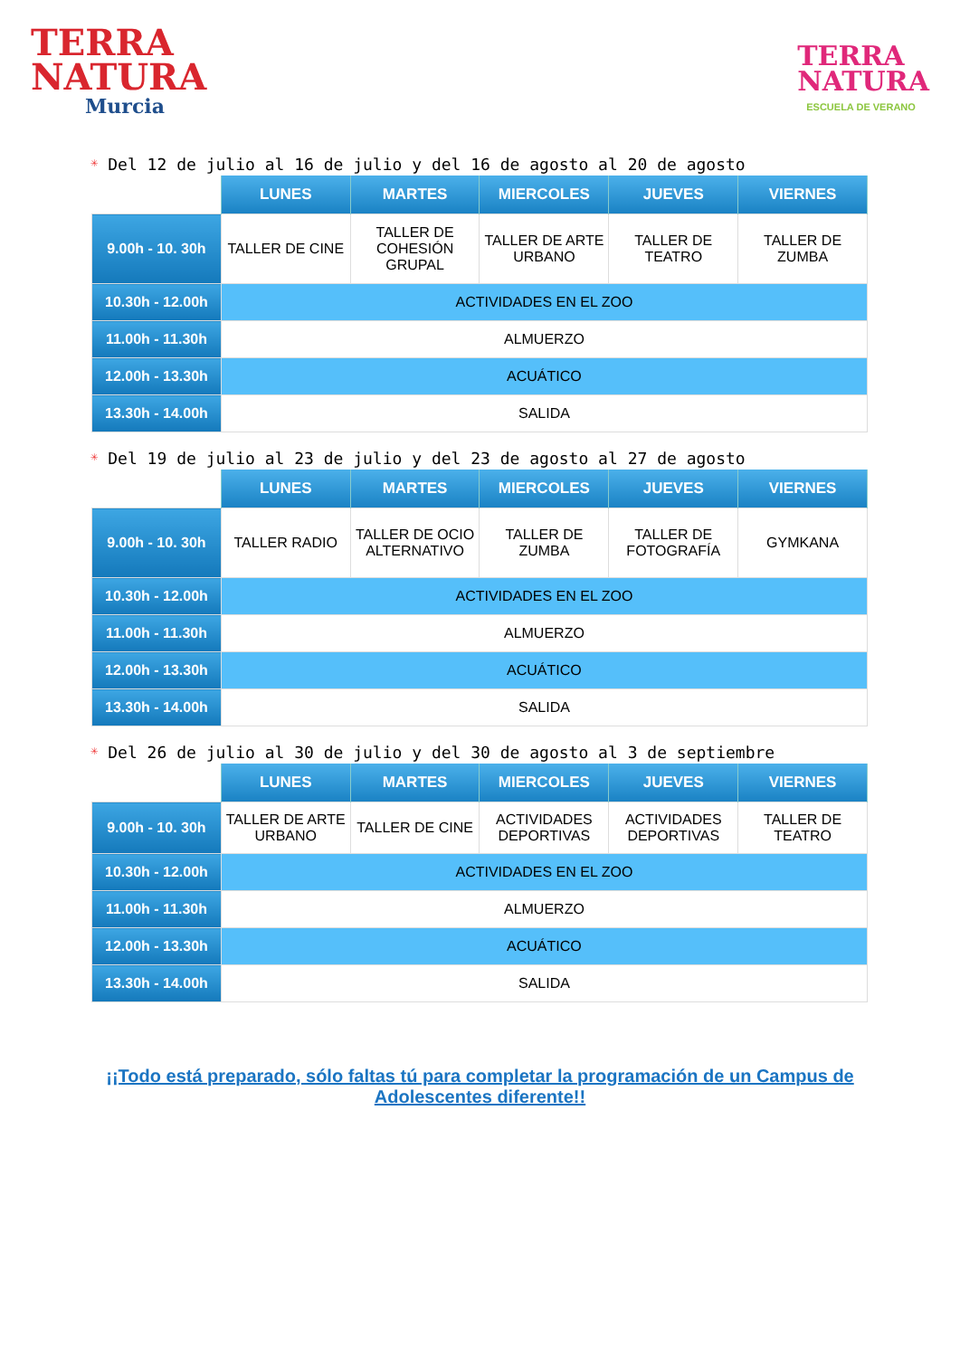TERRA
NATURA
Murcia
TERRA
NATURA
ESCUELA DE VERANO
✳ Del 12 de julio al 16 de julio y del 16 de agosto al 20 de agosto
| | LUNES | MARTES | MIERCOLES | JUEVES | VIERNES |
| --- | --- | --- | --- | --- | --- |
| 9.00h - 10. 30h | TALLER DE CINE | TALLER DE COHESIÓN GRUPAL | TALLER DE ARTE URBANO | TALLER DE TEATRO | TALLER DE ZUMBA |
| 10.30h - 12.00h | ACTIVIDADES EN EL ZOO | | | | |
| 11.00h - 11.30h | ALMUERZO | | | | |
| 12.00h - 13.30h | ACUÁTICO | | | | |
| 13.30h - 14.00h | SALIDA | | | | |
✳ Del 19 de julio al 23 de julio y del 23 de agosto al 27 de agosto
| | LUNES | MARTES | MIERCOLES | JUEVES | VIERNES |
| --- | --- | --- | --- | --- | --- |
| 9.00h - 10. 30h | TALLER RADIO | TALLER DE OCIO ALTERNATIVO | TALLER DE ZUMBA | TALLER DE FOTOGRAFÍA | GYMKANA |
| 10.30h - 12.00h | ACTIVIDADES EN EL ZOO | | | | |
| 11.00h - 11.30h | ALMUERZO | | | | |
| 12.00h - 13.30h | ACUÁTICO | | | | |
| 13.30h - 14.00h | SALIDA | | | | |
✳ Del 26 de julio al 30 de julio y del 30 de agosto al 3 de septiembre
| | LUNES | MARTES | MIERCOLES | JUEVES | VIERNES |
| --- | --- | --- | --- | --- | --- |
| 9.00h - 10. 30h | TALLER DE ARTE URBANO | TALLER DE CINE | ACTIVIDADES DEPORTIVAS | ACTIVIDADES DEPORTIVAS | TALLER DE TEATRO |
| 10.30h - 12.00h | ACTIVIDADES EN EL ZOO | | | | |
| 11.00h - 11.30h | ALMUERZO | | | | |
| 12.00h - 13.30h | ACUÁTICO | | | | |
| 13.30h - 14.00h | SALIDA | | | | |
¡¡Todo está preparado, sólo faltas tú para completar la programación de un Campus de Adolescentes diferente!!